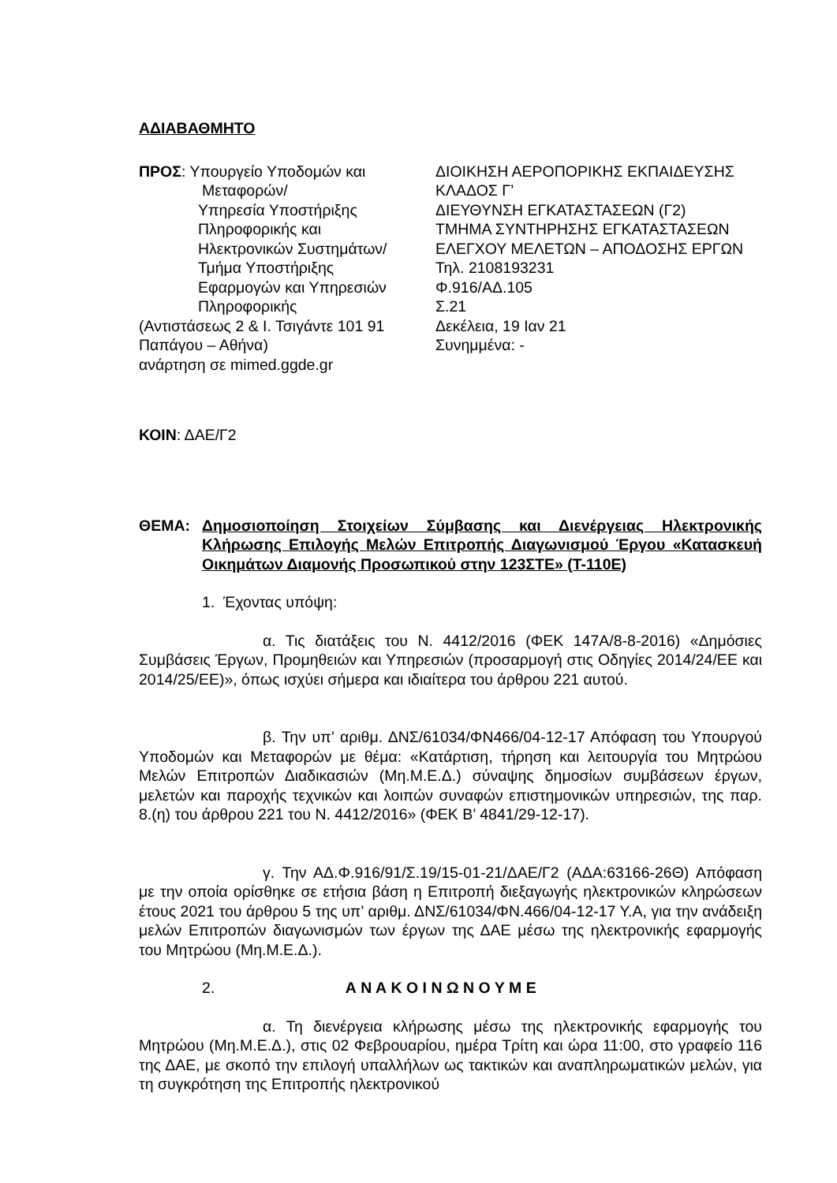ΑΔΙΑΒΑΘΜΗΤΟ
ΠΡΟΣ: Υπουργείο Υποδομών και
Μεταφορών/
Υπηρεσία Υποστήριξης
Πληροφορικής και
Ηλεκτρονικών Συστημάτων/
Τμήμα Υποστήριξης
Εφαρμογών και Υπηρεσιών
Πληροφορικής
(Αντιστάσεως 2 & Ι. Τσιγάντε 101 91 Παπάγου – Αθήνα)
ανάρτηση σε mimed.ggde.gr
ΔΙΟΙΚΗΣΗ ΑΕΡΟΠΟΡΙΚΗΣ ΕΚΠΑΙΔΕΥΣΗΣ
ΚΛΑΔΟΣ Γ’
ΔΙΕΥΘΥΝΣΗ ΕΓΚΑΤΑΣΤΑΣΕΩΝ (Γ2)
ΤΜΗΜΑ ΣΥΝΤΗΡΗΣΗΣ ΕΓΚΑΤΑΣΤΑΣΕΩΝ
ΕΛΕΓΧΟΥ ΜΕΛΕΤΩΝ – ΑΠΟΔΟΣΗΣ ΕΡΓΩΝ
Τηλ. 2108193231
Φ.916/ΑΔ.105
Σ.21
Δεκέλεια, 19 Ιαν 21
Συνημμένα: -
ΚΟΙΝ: ΔΑΕ/Γ2
ΘΕΜΑ: Δημοσιοποίηση Στοιχείων Σύμβασης και Διενέργειας Ηλεκτρονικής Κλήρωσης Επιλογής Μελών Επιτροπής Διαγωνισμού Έργου «Κατασκευή Οικημάτων Διαμονής Προσωπικού στην 123ΣΤΕ» (Τ-110Ε)
1. Έχοντας υπόψη:
α. Τις διατάξεις του Ν. 4412/2016 (ΦΕΚ 147Α/8-8-2016) «Δημόσιες Συμβάσεις Έργων, Προμηθειών και Υπηρεσιών (προσαρμογή στις Οδηγίες 2014/24/ΕΕ και 2014/25/ΕΕ)», όπως ισχύει σήμερα και ιδιαίτερα του άρθρου 221 αυτού.
β. Την υπ’ αριθμ. ΔΝΣ/61034/ΦΝ466/04-12-17 Απόφαση του Υπουργού Υποδομών και Μεταφορών με θέμα: «Κατάρτιση, τήρηση και λειτουργία του Μητρώου Μελών Επιτροπών Διαδικασιών (Μη.Μ.Ε.Δ.) σύναψης δημοσίων συμβάσεων έργων, μελετών και παροχής τεχνικών και λοιπών συναφών επιστημονικών υπηρεσιών, της παρ. 8.(η) του άρθρου 221 του Ν. 4412/2016» (ΦΕΚ Β’ 4841/29-12-17).
γ. Την ΑΔ.Φ.916/91/Σ.19/15-01-21/ΔΑΕ/Γ2 (ΑΔΑ:63166-26Θ) Απόφαση με την οποία ορίσθηκε σε ετήσια βάση η Επιτροπή διεξαγωγής ηλεκτρονικών κληρώσεων έτους 2021 του άρθρου 5 της υπ’ αριθμ. ΔΝΣ/61034/ΦΝ.466/04-12-17 Υ.Α, για την ανάδειξη μελών Επιτροπών διαγωνισμών των έργων της ΔΑΕ μέσω της ηλεκτρονικής εφαρμογής του Μητρώου (Μη.Μ.Ε.Δ.).
2. Α Ν Α Κ Ο Ι Ν Ω Ν Ο Υ Μ Ε
α. Τη διενέργεια κλήρωσης μέσω της ηλεκτρονικής εφαρμογής του Μητρώου (Μη.Μ.Ε.Δ.), στις 02 Φεβρουαρίου, ημέρα Τρίτη και ώρα 11:00, στο γραφείο 116 της ΔΑΕ, με σκοπό την επιλογή υπαλλήλων ως τακτικών και αναπληρωματικών μελών, για τη συγκρότηση της Επιτροπής ηλεκτρονικού